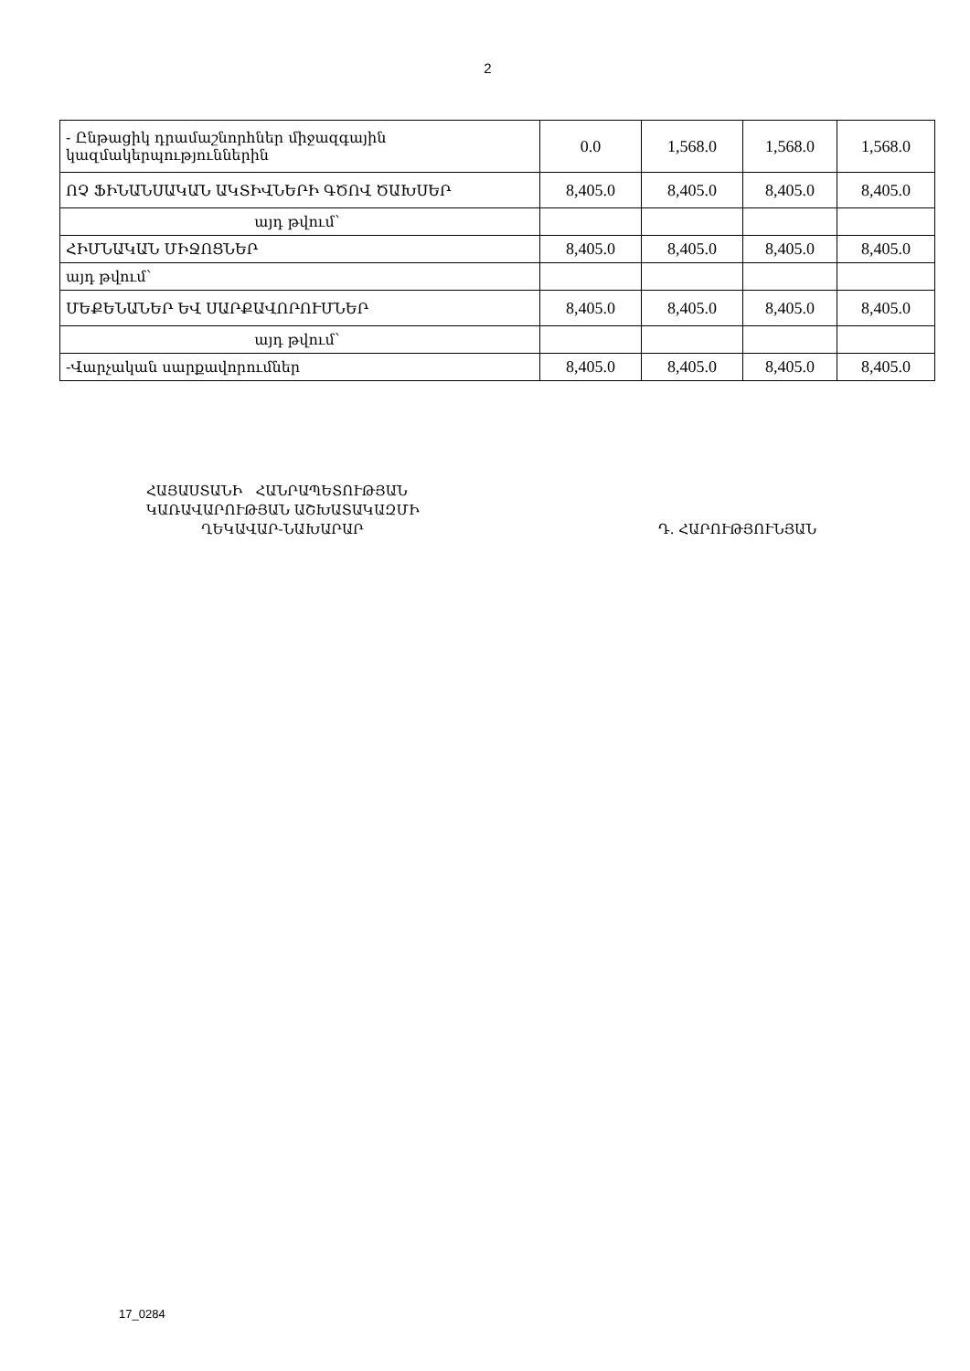2
| - Ընթացիկ դրամաշնորհներ միջազգային կազմակերպություններին | 0.0 | 1,568.0 | 1,568.0 | 1,568.0 |
| ՈՉ ՖԻՆԱՆՍԱԿԱՆ ԱԿՏԻՎՆԵՐԻ ԳԾՈՎ ԾԱԽՍԵՐ | 8,405.0 | 8,405.0 | 8,405.0 | 8,405.0 |
| այդ թվում՝ | | | | |
| ՀԻՄՆԱԿԱՆ ՄԻՋՈՑՆԵՐ | 8,405.0 | 8,405.0 | 8,405.0 | 8,405.0 |
| այդ թվում՝ | | | | |
| ՄԵՔԵՆԱՆԵՐ ԵՎ ՍԱՐՔԱՎՈՐՈՒՄՆԵՐ | 8,405.0 | 8,405.0 | 8,405.0 | 8,405.0 |
| այդ թվում՝ | | | | |
| -Վարչական սարքավորումներ | 8,405.0 | 8,405.0 | 8,405.0 | 8,405.0 |
ՀԱՅԱՍՏԱՆԻ ՀԱՆՐԱՊԵՏՈՒԹՅԱՆ
ԿԱՌԱՎԱՐՈՒԹՅԱՆ ԱՇԽԱՏԱԿԱԶՄԻ
ՂԵԿԱՎԱՐ-ՆԱԽԱՐԱՐ Դ. ՀԱՐՈՒԹՅՈՒՆՅԱՆ
17_0284